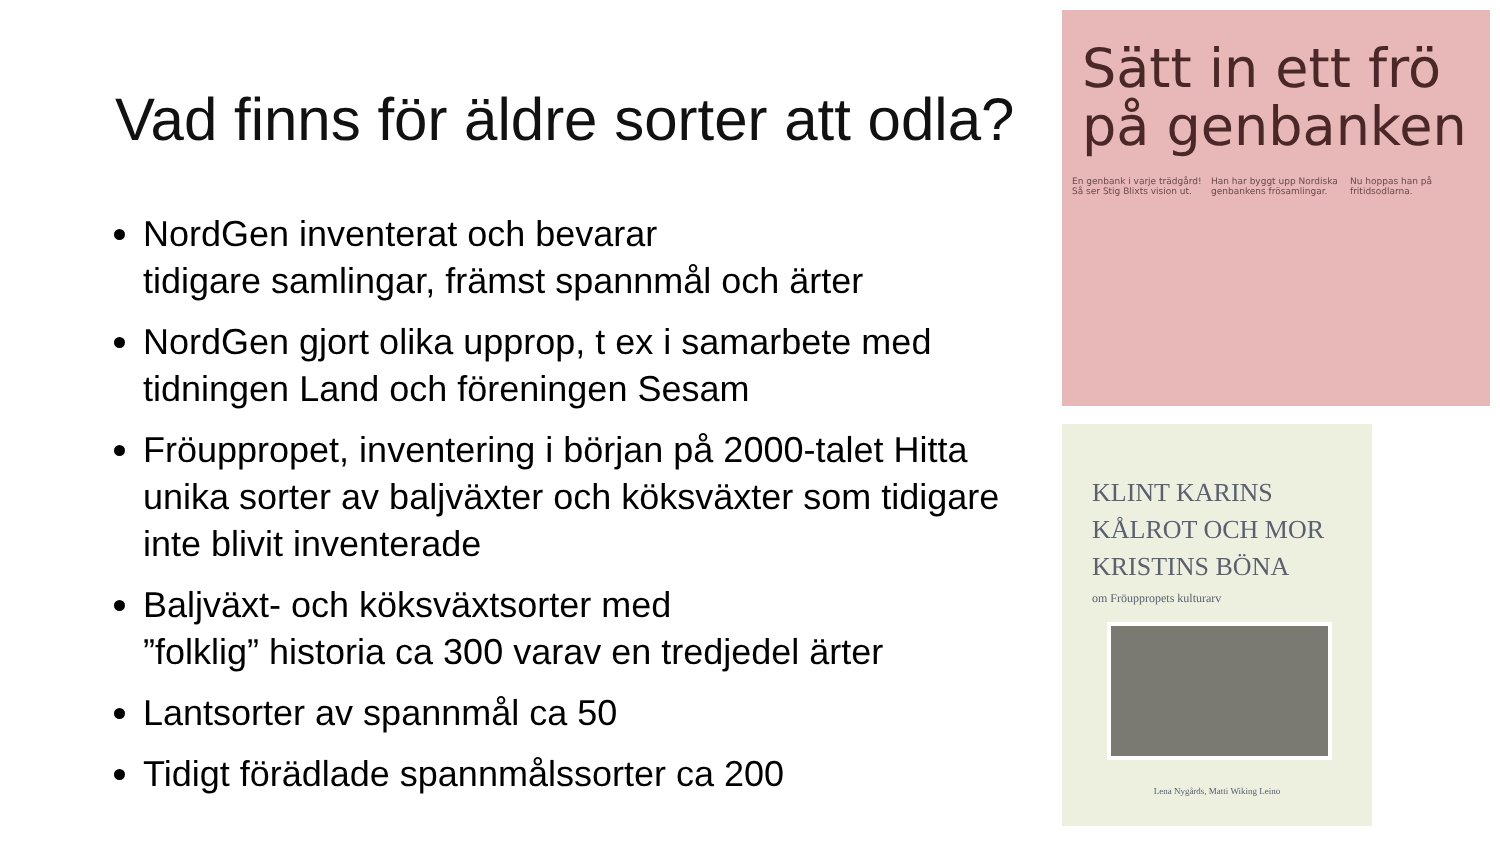Vad finns för äldre sorter att odla?
NordGen inventerat och bevarar
tidigare samlingar, främst spannmål och ärter
NordGen gjort olika upprop, t ex i samarbete med tidningen Land och föreningen Sesam
Fröuppropet, inventering i början på 2000-talet Hitta unika sorter av baljväxter och köksväxter som tidigare inte blivit inventerade
Baljväxt- och köksväxtsorter med
”folklig” historia ca 300 varav en tredjedel ärter
Lantsorter av spannmål ca 50
Tidigt förädlade spannmålssorter ca 200
Sätt in ett frö
på genbanken
En genbank i varje trädgård! Så ser Stig Blixts vision ut. Han har byggt upp Nordiska genbankens frösamlingar. Nu hoppas han på fritidsodlarna.
KLINT KARINS
KÅLROT OCH MOR
KRISTINS BÖNA
om Fröuppropets kulturarv
Lena Nygårds, Matti Wiking Leino